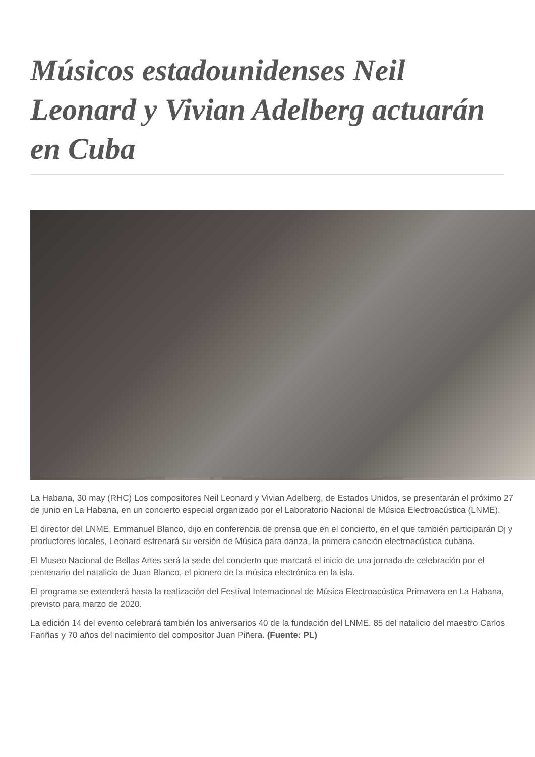Músicos estadounidenses Neil Leonard y Vivian Adelberg actuarán en Cuba
La Habana, 30 may (RHC) Los compositores Neil Leonard y Vivian Adelberg, de Estados Unidos, se presentarán el próximo 27 de junio en La Habana, en un concierto especial organizado por el Laboratorio Nacional de Música Electroacústica (LNME).
El director del LNME, Emmanuel Blanco, dijo en conferencia de prensa que en el concierto, en el que también participarán Dj y productores locales, Leonard estrenará su versión de Música para danza, la primera canción electroacústica cubana.
El Museo Nacional de Bellas Artes será la sede del concierto que marcará el inicio de una jornada de celebración por el centenario del natalicio de Juan Blanco, el pionero de la música electrónica en la isla.
El programa se extenderá hasta la realización del Festival Internacional de Música Electroacústica Primavera en La Habana, previsto para marzo de 2020.
La edición 14 del evento celebrará también los aniversarios 40 de la fundación del LNME, 85 del natalicio del maestro Carlos Fariñas y 70 años del nacimiento del compositor Juan Piñera. (Fuente: PL)